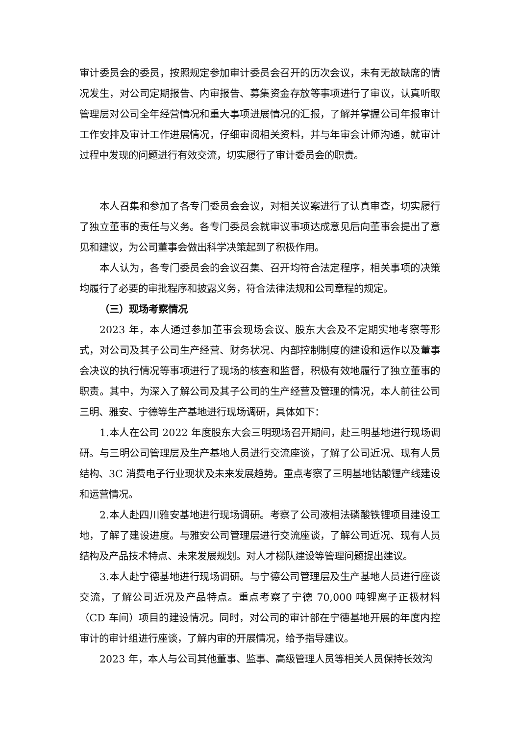审计委员会的委员，按照规定参加审计委员会召开的历次会议，未有无故缺席的情况发生，对公司定期报告、内审报告、募集资金存放等事项进行了审议，认真听取管理层对公司全年经营情况和重大事项进展情况的汇报，了解并掌握公司年报审计工作安排及审计工作进展情况，仔细审阅相关资料，并与年审会计师沟通，就审计过程中发现的问题进行有效交流，切实履行了审计委员会的职责。
本人召集和参加了各专门委员会会议，对相关议案进行了认真审查，切实履行了独立董事的责任与义务。各专门委员会就审议事项达成意见后向董事会提出了意见和建议，为公司董事会做出科学决策起到了积极作用。
本人认为，各专门委员会的会议召集、召开均符合法定程序，相关事项的决策均履行了必要的审批程序和披露义务，符合法律法规和公司章程的规定。
（三）现场考察情况
2023 年，本人通过参加董事会现场会议、股东大会及不定期实地考察等形式，对公司及其子公司生产经营、财务状况、内部控制制度的建设和运作以及董事会决议的执行情况等事项进行了现场的核查和监督，积极有效地履行了独立董事的职责。其中，为深入了解公司及其子公司的生产经营及管理的情况，本人前往公司三明、雅安、宁德等生产基地进行现场调研，具体如下：
1.本人在公司 2022 年度股东大会三明现场召开期间，赴三明基地进行现场调研。与三明公司管理层及生产基地人员进行交流座谈，了解了公司近况、现有人员结构、3C 消费电子行业现状及未来发展趋势。重点考察了三明基地钴酸锂产线建设和运营情况。
2.本人赴四川雅安基地进行现场调研。考察了公司液相法磷酸铁锂项目建设工地，了解了建设进度。与雅安公司管理层进行交流座谈，了解公司近况、现有人员结构及产品技术特点、未来发展规划。对人才梯队建设等管理问题提出建议。
3.本人赴宁德基地进行现场调研。与宁德公司管理层及生产基地人员进行座谈交流，了解公司近况及产品特点。重点考察了宁德 70,000 吨锂离子正极材料（CD 车间）项目的建设情况。同时，对公司的审计部在宁德基地开展的年度内控审计的审计组进行座谈，了解内审的开展情况，给予指导建议。
2023 年，本人与公司其他董事、监事、高级管理人员等相关人员保持长效沟